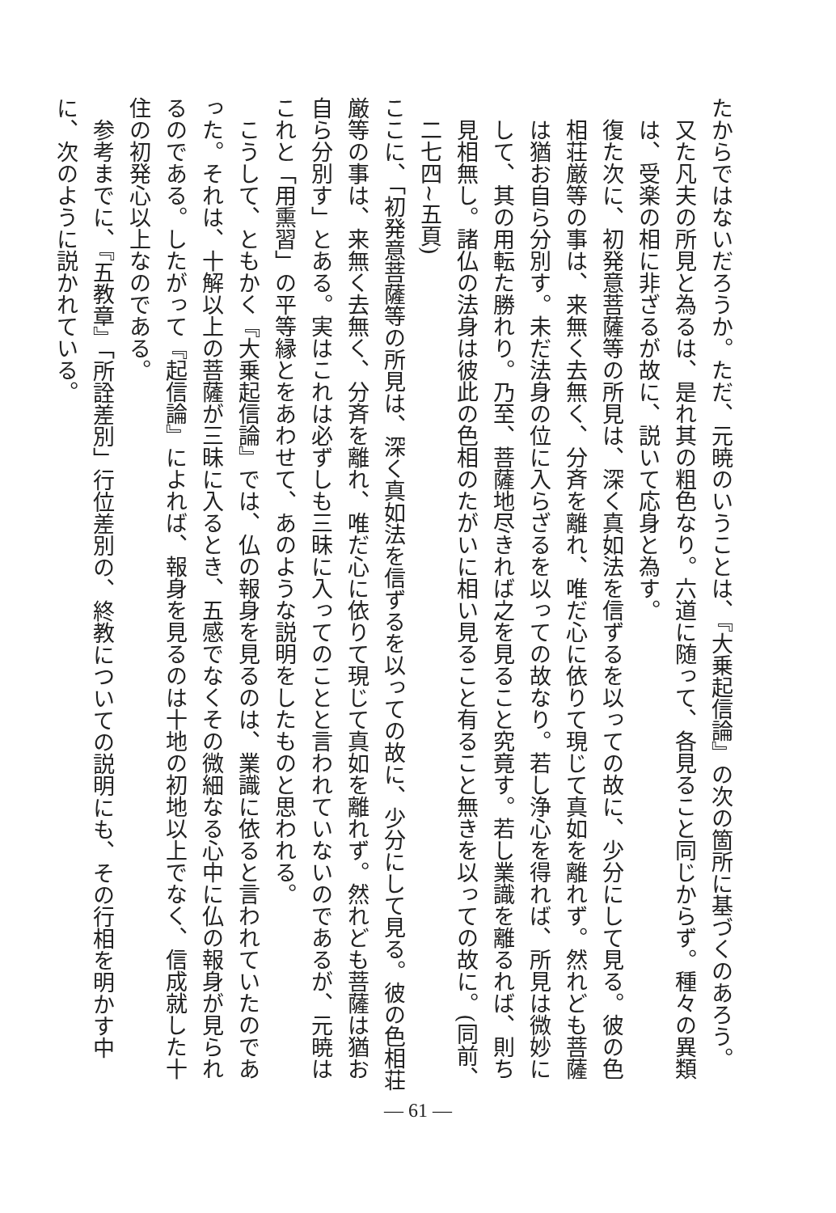たからではないだろうか。ただ、元暁のいうことは、『大乗起信論』の次の箇所に基づくのあろう。
又た凡夫の所見と為るは、是れ其の粗色なり。六道に随って、各見ること同じからず。種々の異類は、受楽の相に非ざるが故に、説いて応身と為す。
復た次に、初発意菩薩等の所見は、深く真如法を信ずるを以っての故に、少分にして見る。彼の色相荘厳等の事は、来無く去無く、分斉を離れ、唯だ心に依りて現じて真如を離れず。然れども菩薩は猶お自ら分別す。未だ法身の位に入らざるを以っての故なり。若し浄心を得れば、所見は微妙にして、其の用転た勝れり。乃至、菩薩地尽きれば之を見ること究竟す。若し業識を離るれば、則ち見相無し。諸仏の法身は彼此の色相のたがいに相い見ること有ること無きを以っての故に。(同前、二七四~五頁)
ここに、「初発意菩薩等の所見は、深く真如法を信ずるを以っての故に、少分にして見る。彼の色相荘厳等の事は、来無く去無く、分斉を離れ、唯だ心に依りて現じて真如を離れず。然れども菩薩は猶お自ら分別す」とある。実はこれは必ずしも三昧に入ってのことと言われていないのであるが、元暁はこれと「用熏習」の平等縁とをあわせて、あのような説明をしたものと思われる。
　こうして、ともかく『大乗起信論』では、仏の報身を見るのは、業識に依ると言われていたのであった。それは、十解以上の菩薩が三昧に入るとき、五感でなくその微細なる心中に仏の報身が見られるのである。したがって『起信論』によれば、報身を見るのは十地の初地以上でなく、信成就した十住の初発心以上なのである。
　参考までに、『五教章』「所詮差別」行位差別の、終教についての説明にも、その行相を明かす中に、次のように説かれている。
— 61 —